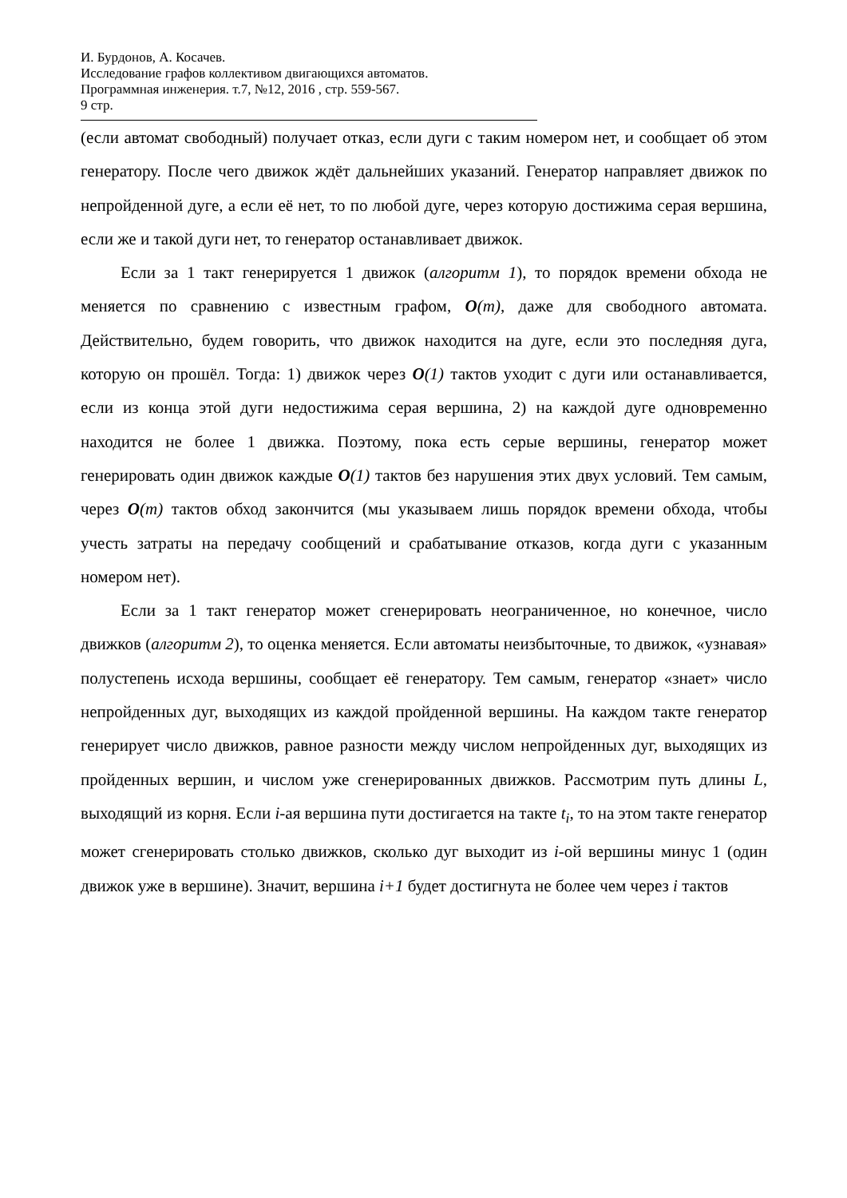И. Бурдонов, А. Косачев.
Исследование графов коллективом двигающихся автоматов.
Программная инженерия. т.7, №12, 2016 , стр. 559-567.
9 стр.
(если автомат свободный) получает отказ, если дуги с таким номером нет, и сообщает об этом генератору. После чего движок ждёт дальнейших указаний. Генератор направляет движок по непройденной дуге, а если её нет, то по любой дуге, через которую достижима серая вершина, если же и такой дуги нет, то генератор останавливает движок.
Если за 1 такт генерируется 1 движок (алгоритм 1), то порядок времени обхода не меняется по сравнению с известным графом, O(m), даже для свободного автомата. Действительно, будем говорить, что движок находится на дуге, если это последняя дуга, которую он прошёл. Тогда: 1) движок через O(1) тактов уходит с дуги или останавливается, если из конца этой дуги недостижима серая вершина, 2) на каждой дуге одновременно находится не более 1 движка. Поэтому, пока есть серые вершины, генератор может генерировать один движок каждые O(1) тактов без нарушения этих двух условий. Тем самым, через O(m) тактов обход закончится (мы указываем лишь порядок времени обхода, чтобы учесть затраты на передачу сообщений и срабатывание отказов, когда дуги с указанным номером нет).
Если за 1 такт генератор может сгенерировать неограниченное, но конечное, число движков (алгоритм 2), то оценка меняется. Если автоматы неизбыточные, то движок, «узнавая» полустепень исхода вершины, сообщает её генератору. Тем самым, генератор «знает» число непройденных дуг, выходящих из каждой пройденной вершины. На каждом такте генератор генерирует число движков, равное разности между числом непройденных дуг, выходящих из пройденных вершин, и числом уже сгенерированных движков. Рассмотрим путь длины L, выходящий из корня. Если i-ая вершина пути достигается на такте t<sub>i</sub>, то на этом такте генератор может сгенерировать столько движков, сколько дуг выходит из i-ой вершины минус 1 (один движок уже в вершине). Значит, вершина i+1 будет достигнута не более чем через i тактов